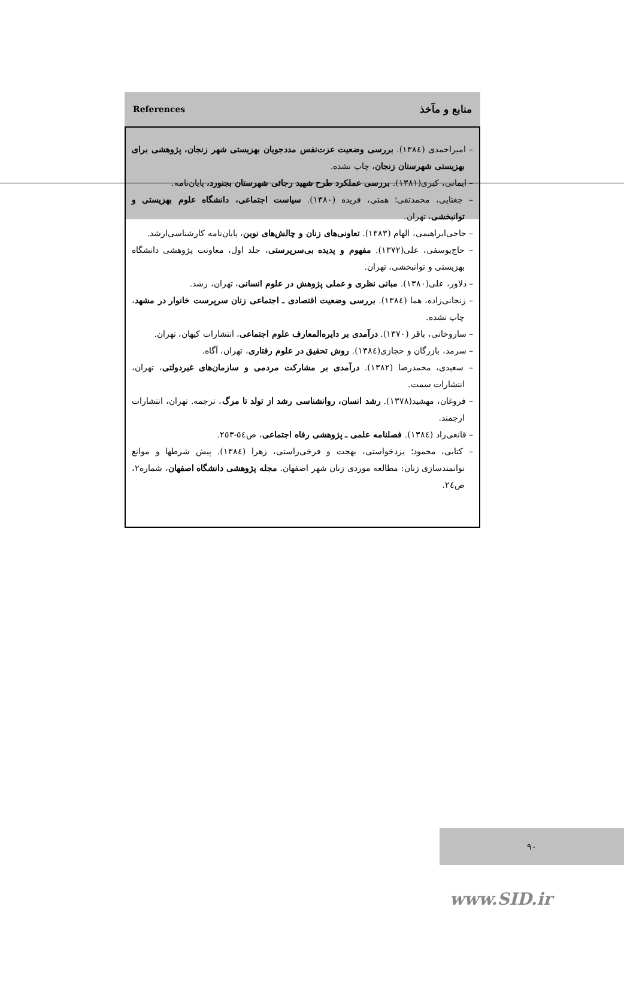References منابع و مآخذ
– امیراحمدی (۱۳۸٤). بررسی وضعیت عزت‌نفس مددجویان بهزیستی شهر زنجان، پژوهشی برای بهزیستی شهرستان زنجان، چاپ نشده.
– ایمانی، کبری(۱۳۸۱). بررسی عملکرد طرح شهید رجائی شهرستان بجنورد، پایان‌نامه.
– جغتایی، محمدتقی؛ همتی، فریده (۱۳۸۰). سیاست اجتماعی، دانشگاه علوم بهزیستی و توانبخشی، تهران.
– حاجی‌ابراهیمی، الهام (۱۳۸۳). تعاونی‌های زنان و چالش‌های نوین، پایان‌نامه کارشناسی‌ارشد.
– حاج‌یوسفی، علی(۱۳۷۲). مفهوم و پدیده بی‌سرپرستی، جلد اول، معاونت پژوهشی دانشگاه بهزیستی و توانبخشی، تهران.
– دلاور، علی(۱۳۸۰). مبانی نظری و عملی پژوهش در علوم انسانی، تهران، رشد.
– زنجانی‌زاده، هما (۱۳۸٤). بررسی وضعیت اقتصادی ـ اجتماعی زنان سرپرست خانوار در مشهد، چاپ نشده.
– ساروخانی، باقر (۱۳۷۰). درآمدی بر دایره‌المعارف علوم اجتماعی، انتشارات کیهان، تهران.
– سرمد، بازرگان و حجازی(۱۳۸٤). روش تحقیق در علوم رفتاری، تهران، آگاه.
– سعیدی، محمدرضا (۱۳۸۲). درآمدی بر مشارکت مردمی و سازمان‌های غیردولتی، تهران، انتشارات سمت.
– فروغان، مهشید(۱۳۷۸). رشد انسان، روانشناسی رشد از تولد تا مرگ، ترجمه. تهران، انتشارات ارجمند.
– قانعی‌راد (۱۳۸٤). فصلنامه علمی ـ پژوهشی رفاه اجتماعی، ص٥٤-۲٥۳.
– کتابی، محمود؛ یزدخواستی، بهجت و فرخی‌راستی، زهرا (۱۳۸٤). پیش شرطها و موانع توانمندسازی زنان: مطالعه موردی زنان شهر اصفهان. مجله پژوهشی دانشگاه اصفهان، شماره۲، ص۲٤.
۹۰
www.SID.ir